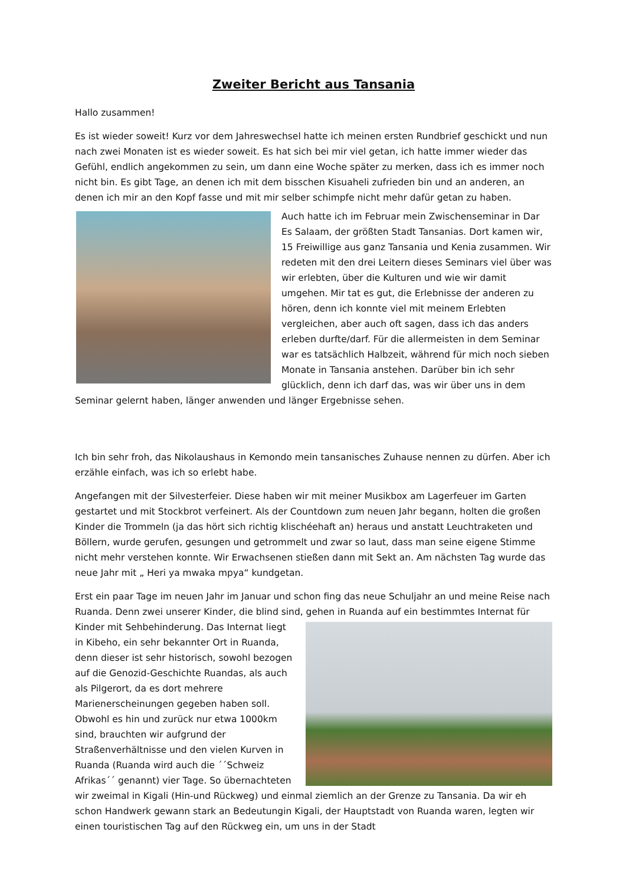Zweiter Bericht aus Tansania
Hallo zusammen!
Es ist wieder soweit! Kurz vor dem Jahreswechsel hatte ich meinen ersten Rundbrief geschickt und nun nach zwei Monaten ist es wieder soweit. Es hat sich bei mir viel getan, ich hatte immer wieder das Gefühl, endlich angekommen zu sein, um dann eine Woche später zu merken, dass ich es immer noch nicht bin. Es gibt Tage, an denen ich mit dem bisschen Kisuaheli zufrieden bin und an anderen, an denen ich mir an den Kopf fasse und mit mir selber schimpfe nicht mehr dafür getan zu haben.
Auch hatte ich im Februar mein Zwischenseminar in Dar Es Salaam, der größten Stadt Tansanias. Dort kamen wir, 15 Freiwillige aus ganz Tansania und Kenia zusammen. Wir redeten mit den drei Leitern dieses Seminars viel über was wir erlebten, über die Kulturen und wie wir damit umgehen. Mir tat es gut, die Erlebnisse der anderen zu hören, denn ich konnte viel mit meinem Erlebten vergleichen, aber auch oft sagen, dass ich das anders erleben durfte/darf. Für die allermeisten in dem Seminar war es tatsächlich Halbzeit, während für mich noch sieben Monate in Tansania anstehen. Darüber bin ich sehr glücklich, denn ich darf das, was wir über uns in dem Seminar gelernt haben, länger anwenden und länger Ergebnisse sehen.
Ich bin sehr froh, das Nikolaushaus in Kemondo mein tansanisches Zuhause nennen zu dürfen. Aber ich erzähle einfach, was ich so erlebt habe.
Angefangen mit der Silvesterfeier. Diese haben wir mit meiner Musikbox am Lagerfeuer im Garten gestartet und mit Stockbrot verfeinert. Als der Countdown zum neuen Jahr begann, holten die großen Kinder die Trommeln (ja das hört sich richtig klischéehaft an) heraus und anstatt Leuchtraketen und Böllern, wurde gerufen, gesungen und getrommelt und zwar so laut, dass man seine eigene Stimme nicht mehr verstehen konnte. Wir Erwachsenen stießen dann mit Sekt an. Am nächsten Tag wurde das neue Jahr mit „ Heri ya mwaka mpya“ kundgetan.
Erst ein paar Tage im neuen Jahr im Januar und schon fing das neue Schuljahr an und meine Reise nach Ruanda. Denn zwei unserer Kinder, die blind sind, gehen in Ruanda auf ein bestimmtes Internat für Kinder mit Sehbehinderung. Das Internat liegt in Kibeho, ein sehr bekannter Ort in Ruanda, denn dieser ist sehr historisch, sowohl bezogen auf die Genozid-Geschichte Ruandas, als auch als Pilgerort, da es dort mehrere Marienerscheinungen gegeben haben soll. Obwohl es hin und zurück nur etwa 1000km sind, brauchten wir aufgrund der Straßenverhältnisse und den vielen Kurven in Ruanda (Ruanda wird auch die ´´Schweiz Afrikas´´ genannt) vier Tage. So übernachteten wir zweimal in Kigali (Hin-und Rückweg) und einmal ziemlich an der Grenze zu Tansania. Da wir eh schon Handwerk gewann stark an Bedeutungin Kigali, der Hauptstadt von Ruanda waren, legten wir einen touristischen Tag auf den Rückweg ein, um uns in der Stadt